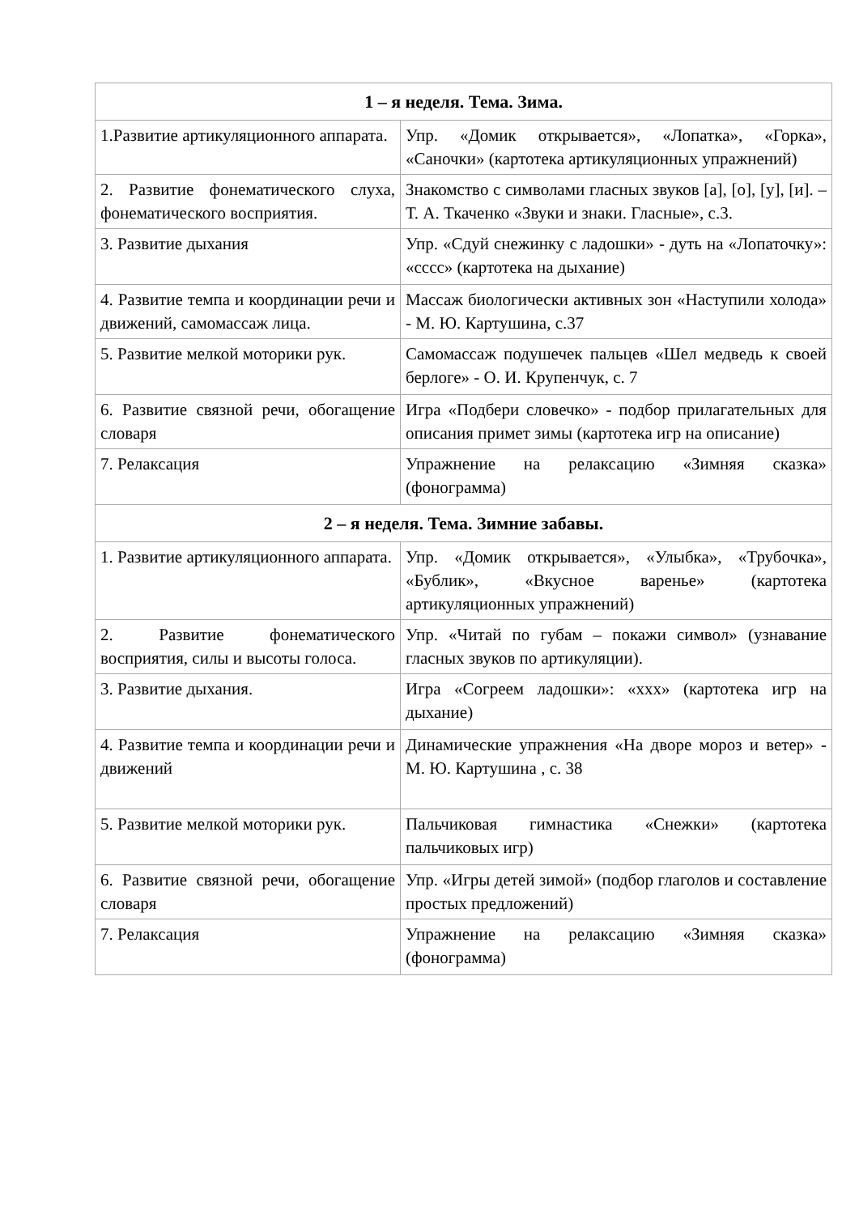| 1 – я неделя. Тема. Зима. | |
| --- | --- |
| 1.Развитие артикуляционного аппарата. | Упр. «Домик открывается», «Лопатка», «Горка», «Саночки» (картотека артикуляционных упражнений) |
| 2. Развитие фонематического слуха, фонематического восприятия. | Знакомство с символами гласных звуков [а], [о], [у], [и]. – Т. А. Ткаченко «Звуки и знаки. Гласные», с.3. |
| 3. Развитие дыхания | Упр. «Сдуй снежинку с ладошки» - дуть на «Лопаточку»: «сссс» (картотека на дыхание) |
| 4. Развитие темпа и координации речи и движений, самомассаж лица. | Массаж биологически активных зон «Наступили холода» - М. Ю. Картушина, с.37 |
| 5. Развитие мелкой моторики рук. | Самомассаж подушечек пальцев «Шел медведь к своей берлоге» - О. И. Крупенчук, с. 7 |
| 6. Развитие связной речи, обогащение словаря | Игра «Подбери словечко» - подбор прилагательных для описания примет зимы (картотека игр на описание) |
| 7. Релаксация | Упражнение на релаксацию «Зимняя сказка» (фонограмма) |
| 2 – я неделя. Тема. Зимние забавы. | |
| 1. Развитие артикуляционного аппарата. | Упр. «Домик открывается», «Улыбка», «Трубочка», «Бублик», «Вкусное варенье» (картотека артикуляционных упражнений) |
| 2. Развитие фонематического восприятия, силы и высоты голоса. | Упр. «Читай по губам – покажи символ» (узнавание гласных звуков по артикуляции). |
| 3. Развитие дыхания. | Игра «Согреем ладошки»: «ххх» (картотека игр на дыхание) |
| 4. Развитие темпа и координации речи и движений | Динамические упражнения «На дворе мороз и ветер» - М. Ю. Картушина , с. 38 |
| 5. Развитие мелкой моторики рук. | Пальчиковая гимнастика «Снежки» (картотека пальчиковых игр) |
| 6. Развитие связной речи, обогащение словаря | Упр. «Игры детей зимой» (подбор глаголов и составление простых предложений) |
| 7. Релаксация | Упражнение на релаксацию «Зимняя сказка» (фонограмма) |